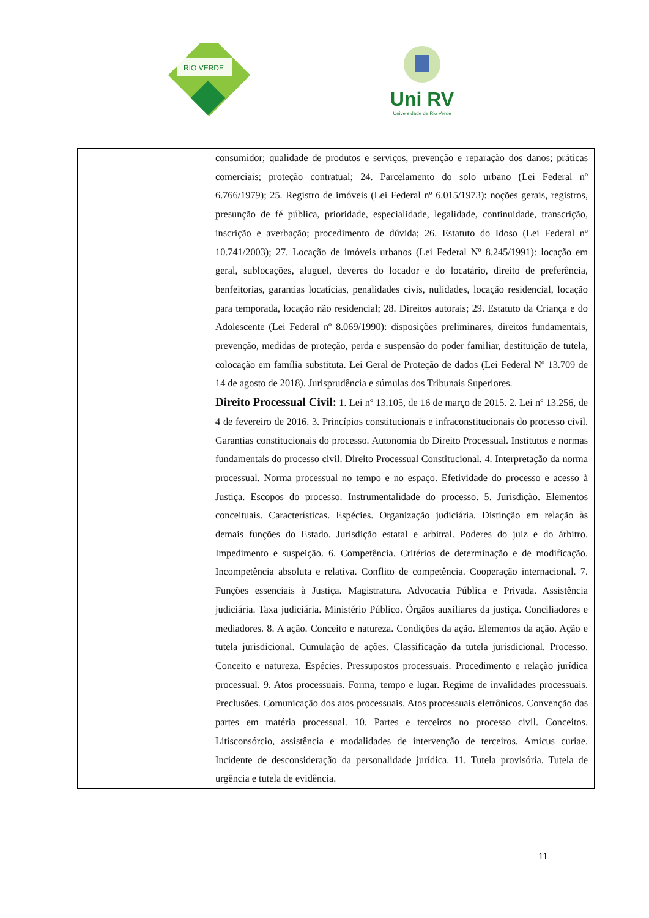RIO VERDE
Uni RV
Universidade de Rio Verde
| | consumidor; qualidade de produtos e serviços, prevenção e reparação dos danos; práticas comerciais; proteção contratual; 24. Parcelamento do solo urbano (Lei Federal nº 6.766/1979); 25. Registro de imóveis (Lei Federal nº 6.015/1973): noções gerais, registros, presunção de fé pública, prioridade, especialidade, legalidade, continuidade, transcrição, inscrição e averbação; procedimento de dúvida; 26. Estatuto do Idoso (Lei Federal nº 10.741/2003); 27. Locação de imóveis urbanos (Lei Federal Nº 8.245/1991): locação em geral, sublocações, aluguel, deveres do locador e do locatário, direito de preferência, benfeitorias, garantias locatícias, penalidades civis, nulidades, locação residencial, locação para temporada, locação não residencial; 28. Direitos autorais; 29. Estatuto da Criança e do Adolescente (Lei Federal nº 8.069/1990): disposições preliminares, direitos fundamentais, prevenção, medidas de proteção, perda e suspensão do poder familiar, destituição de tutela, colocação em família substituta. Lei Geral de Proteção de dados (Lei Federal Nº 13.709 de 14 de agosto de 2018). Jurisprudência e súmulas dos Tribunais Superiores. Direito Processual Civil: 1. Lei nº 13.105, de 16 de março de 2015. 2. Lei nº 13.256, de 4 de fevereiro de 2016. 3. Princípios constitucionais e infraconstitucionais do processo civil. Garantias constitucionais do processo. Autonomia do Direito Processual. Institutos e normas fundamentais do processo civil. Direito Processual Constitucional. 4. Interpretação da norma processual. Norma processual no tempo e no espaço. Efetividade do processo e acesso à Justiça. Escopos do processo. Instrumentalidade do processo. 5. Jurisdição. Elementos conceituais. Características. Espécies. Organização judiciária. Distinção em relação às demais funções do Estado. Jurisdição estatal e arbitral. Poderes do juiz e do árbitro. Impedimento e suspeição. 6. Competência. Critérios de determinação e de modificação. Incompetência absoluta e relativa. Conflito de competência. Cooperação internacional. 7. Funções essenciais à Justiça. Magistratura. Advocacia Pública e Privada. Assistência judiciária. Taxa judiciária. Ministério Público. Órgãos auxiliares da justiça. Conciliadores e mediadores. 8. A ação. Conceito e natureza. Condições da ação. Elementos da ação. Ação e tutela jurisdicional. Cumulação de ações. Classificação da tutela jurisdicional. Processo. Conceito e natureza. Espécies. Pressupostos processuais. Procedimento e relação jurídica processual. 9. Atos processuais. Forma, tempo e lugar. Regime de invalidades processuais. Preclusões. Comunicação dos atos processuais. Atos processuais eletrônicos. Convenção das partes em matéria processual. 10. Partes e terceiros no processo civil. Conceitos. Litisconsórcio, assistência e modalidades de intervenção de terceiros. Amicus curiae. Incidente de desconsideração da personalidade jurídica. 11. Tutela provisória. Tutela de urgência e tutela de evidência. |
11